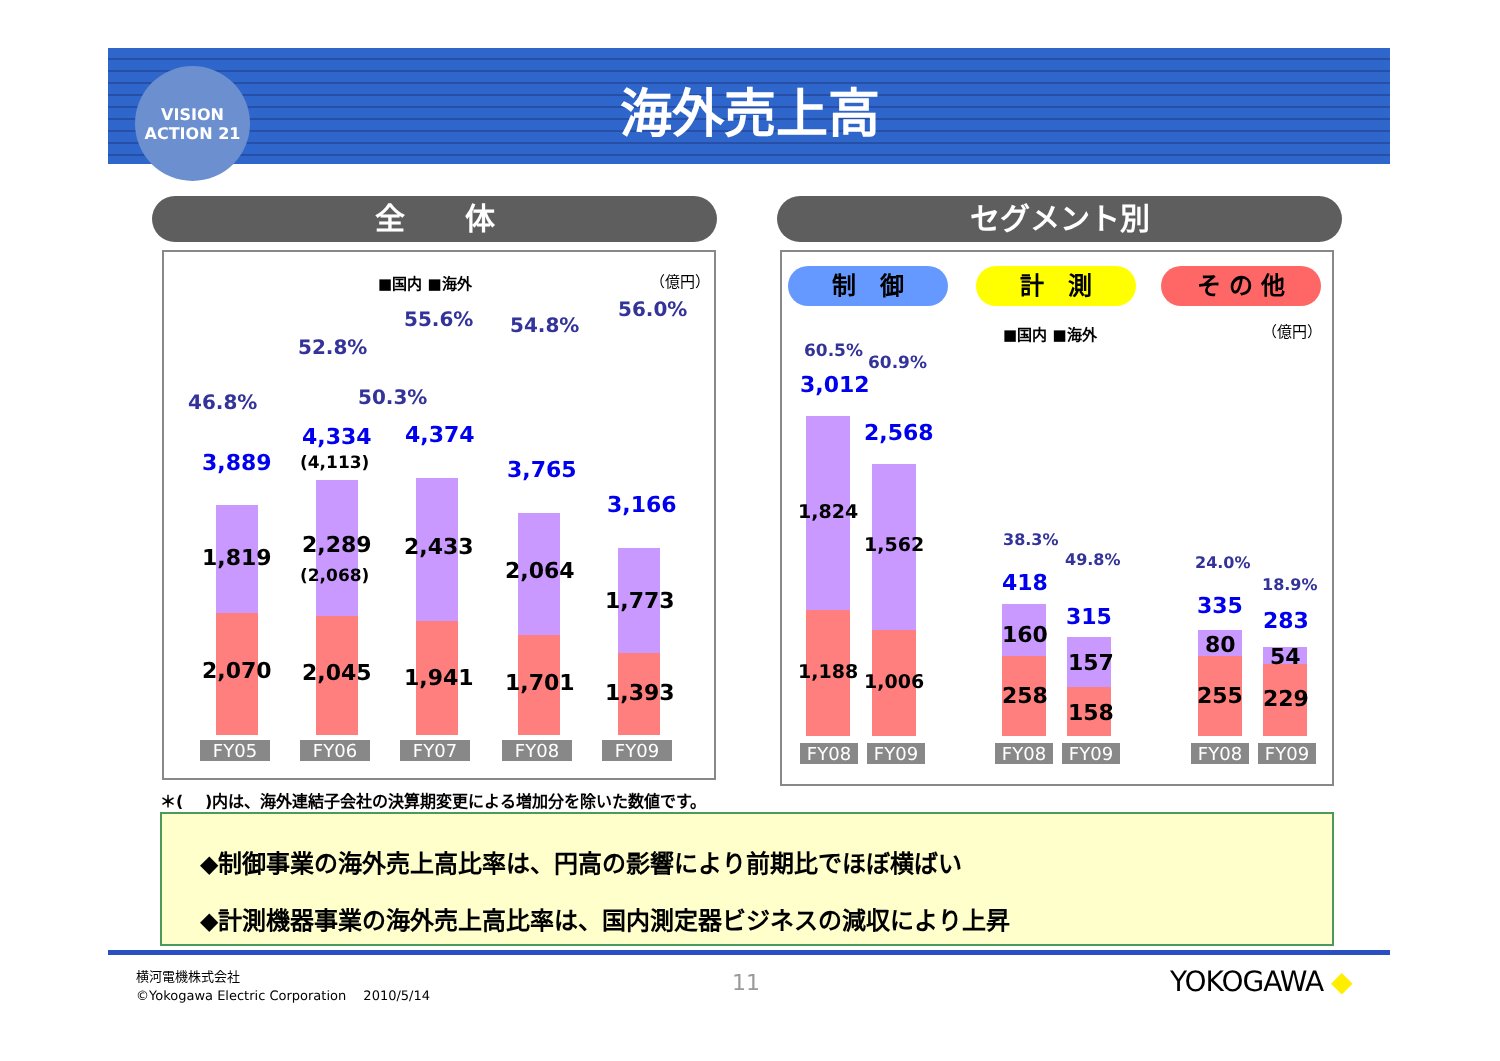VISION
ACTION 21
海外売上高
全　　体 セグメント別
■国内 ■海外 （億円）
46.8%
52.8%
50.3%
55.6% 54.8%
56.0%
3,889
4,334
(4,113)
4,374
3,765
3,166
1,819
2,070
2,289
(2,068)
2,045
2,433
1,941
2,064
1,701
1,773
1,393
FY05 FY06 FY07 FY08 FY09
制　御 計　測 そ の 他
■国内 ■海外 （億円）
60.5%
60.9%
3,012
2,568
1,824
1,188
1,562
1,006
38.3%
49.8%
418
315
160
258
157
158
24.0%
18.9%
335
283
80
255
54
229
FY08 FY09 FY08 FY09 FY08 FY09
＊(　 )内は、海外連結子会社の決算期変更による増加分を除いた数値です。
◆制御事業の海外売上高比率は、円高の影響により前期比でほぼ横ばい
◆計測機器事業の海外売上高比率は、国内測定器ビジネスの減収により上昇
横河電機株式会社
©Yokogawa Electric Corporation　 2010/5/14
11 YOKOGAWA ◆